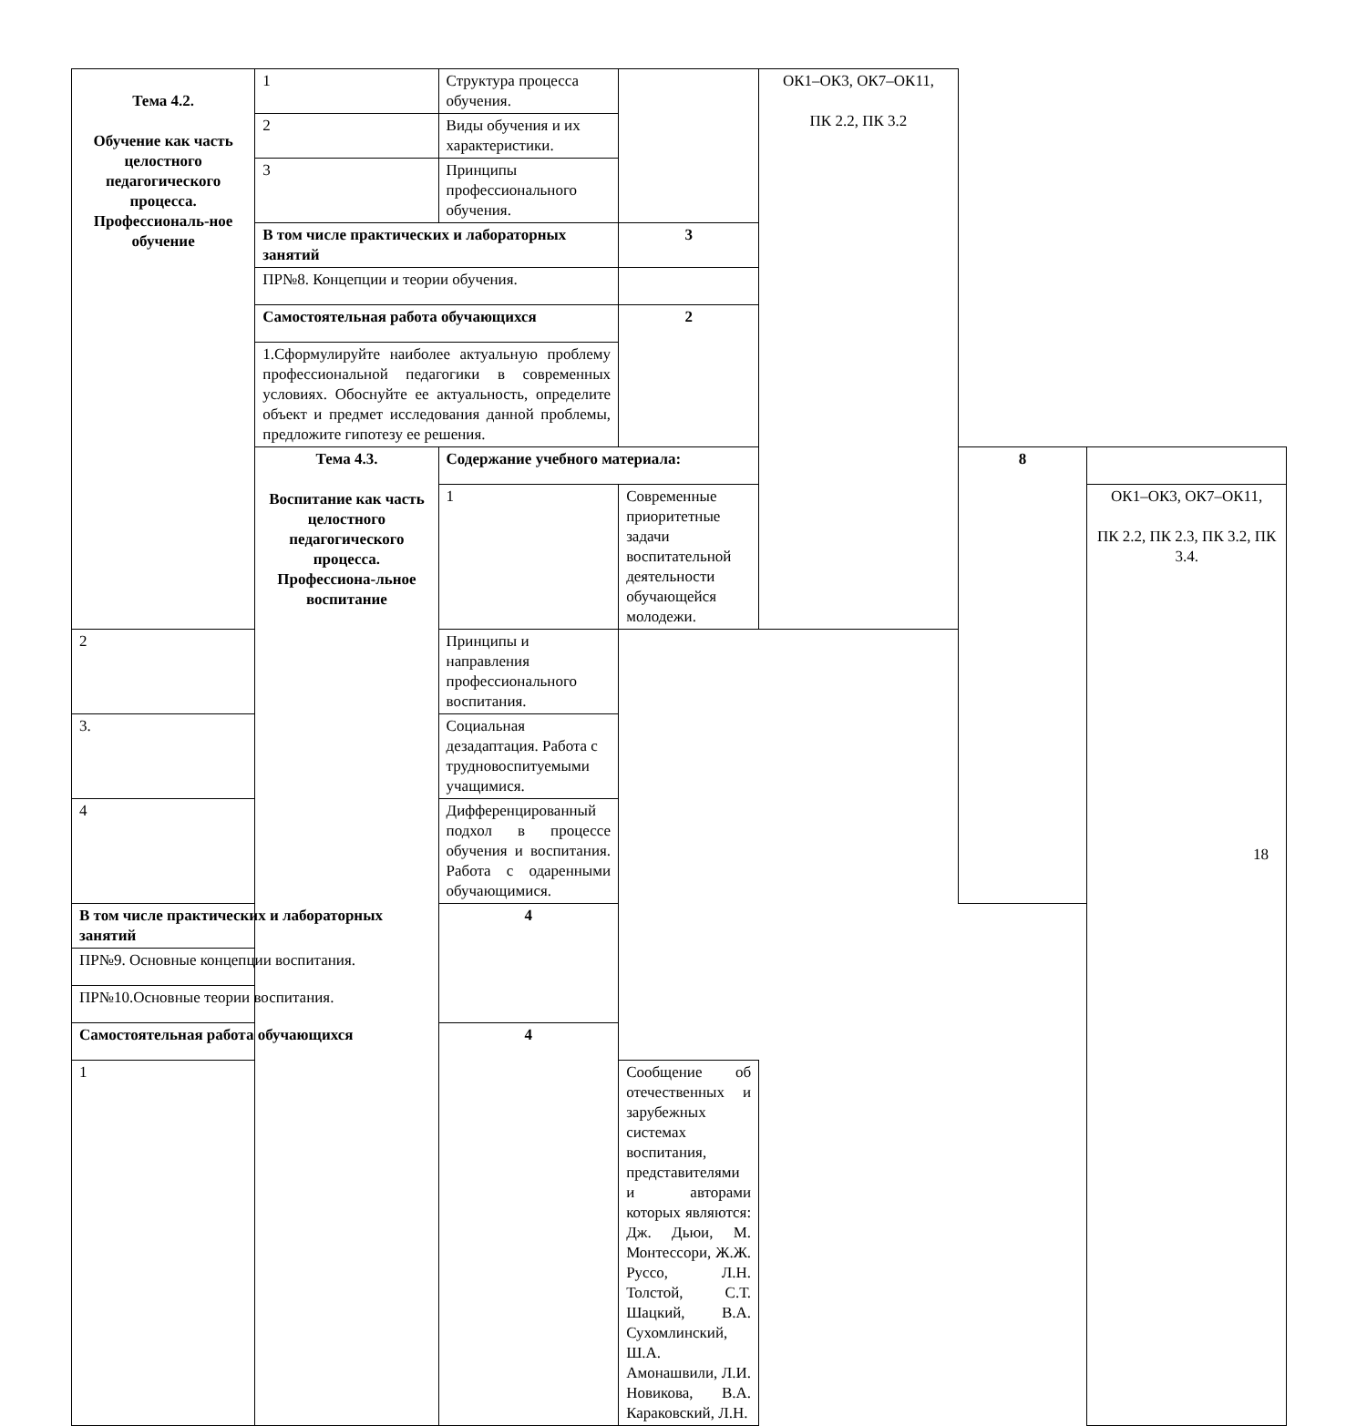| Тема 4.2. Обучение как часть целостного педагогического процесса. Профессиональ-ное обучение | 1 | Структура процесса обучения. | | ОК1–ОК3, ОК7–ОК11, ПК 2.2, ПК 3.2 | | |
| | 2 | Виды обучения и их характеристики. | | | | |
| | 3 | Принципы профессионального обучения. | | | | |
| | В том числе практических и лабораторных занятий | | 3 | | | |
| | ПР№8. Концепции и теории обучения. | | | | | |
| | Самостоятельная работа обучающихся | | 2 | | | |
| | 1.Сформулируйте наиболее актуальную проблему профессиональной педагогики в современных условиях. Обоснуйте ее актуальность, определите объект и предмет исследования данной проблемы, предложите гипотезу ее решения. | | | | | |
| | Тема 4.3. Воспитание как часть целостного педагогического процесса. Профессиона-льное воспитание | Содержание учебного материала: | | | 8 | |
| | | 1 | Современные приоритетные задачи воспитательной деятельности обучающейся молодежи. | | | ОК1–ОК3, ОК7–ОК11, ПК 2.2, ПК 2.3, ПК 3.2, ПК 3.4. |
| 2 | | Принципы и направления профессионального воспитания. | | | | |
| 3. | | Социальная дезадаптация. Работа с трудновоспитуемыми учащимися. | | | | |
| 4 | | Дифференцированный подхол в процессе обучения и воспитания. Работа с одаренными обучающимися. | | | | |
| В том числе практических и лабораторных занятий | | 4 | | | | |
| ПР№9. Основные концепции воспитания. | | | | | | |
| ПР№10.Основные теории воспитания. | | | | | | |
| Самостоятельная работа обучающихся | | 4 | | | | |
| 1 | | | Сообщение об отечественных и зарубежных системах воспитания, представителями и авторами которых являются: Дж. Дьюи, М. Монтессори, Ж.Ж. Руссо, Л.Н. Толстой, С.Т. Шацкий, В.А. Сухомлинский, Ш.А. Амонашвили, Л.И. Новикова, В.А. Караковский, Л.Н. | | | |
18